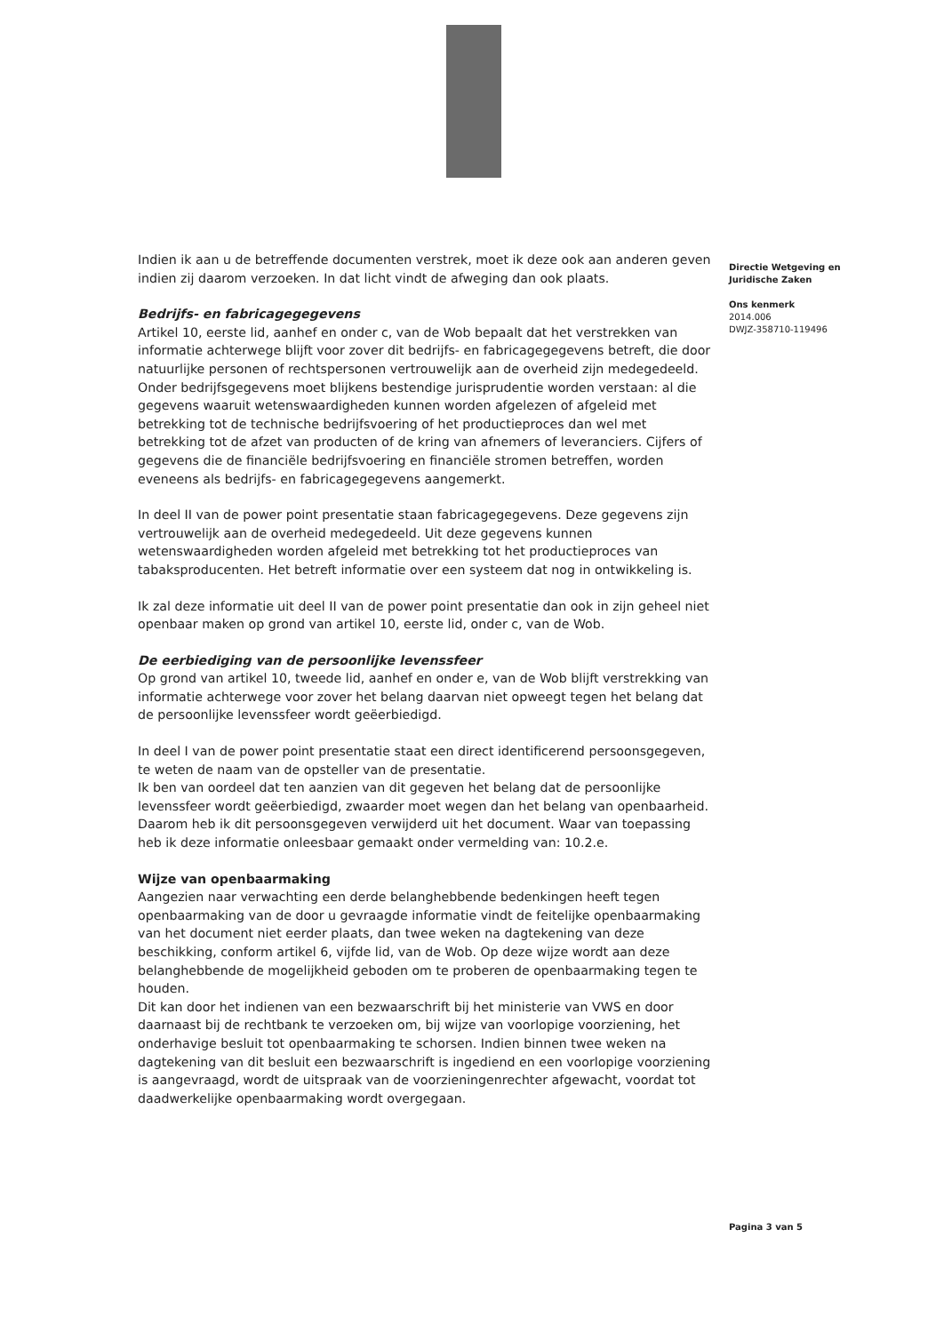Indien ik aan u de betreffende documenten verstrek, moet ik deze ook aan anderen geven indien zij daarom verzoeken. In dat licht vindt de afweging dan ook plaats.
Bedrijfs- en fabricagegegevens
Artikel 10, eerste lid, aanhef en onder c, van de Wob bepaalt dat het verstrekken van informatie achterwege blijft voor zover dit bedrijfs- en fabricagegegevens betreft, die door natuurlijke personen of rechtspersonen vertrouwelijk aan de overheid zijn medegedeeld. Onder bedrijfsgegevens moet blijkens bestendige jurisprudentie worden verstaan: al die gegevens waaruit wetenswaardigheden kunnen worden afgelezen of afgeleid met betrekking tot de technische bedrijfsvoering of het productieproces dan wel met betrekking tot de afzet van producten of de kring van afnemers of leveranciers. Cijfers of gegevens die de financiële bedrijfsvoering en financiële stromen betreffen, worden eveneens als bedrijfs- en fabricagegegevens aangemerkt.
In deel II van de power point presentatie staan fabricagegegevens. Deze gegevens zijn vertrouwelijk aan de overheid medegedeeld. Uit deze gegevens kunnen wetenswaardigheden worden afgeleid met betrekking tot het productieproces van tabaksproducenten. Het betreft informatie over een systeem dat nog in ontwikkeling is.
Ik zal deze informatie uit deel II van de power point presentatie dan ook in zijn geheel niet openbaar maken op grond van artikel 10, eerste lid, onder c, van de Wob.
De eerbiediging van de persoonlijke levenssfeer
Op grond van artikel 10, tweede lid, aanhef en onder e, van de Wob blijft verstrekking van informatie achterwege voor zover het belang daarvan niet opweegt tegen het belang dat de persoonlijke levenssfeer wordt geëerbiedigd.
In deel I van de power point presentatie staat een direct identificerend persoonsgegeven, te weten de naam van de opsteller van de presentatie.
Ik ben van oordeel dat ten aanzien van dit gegeven het belang dat de persoonlijke levenssfeer wordt geëerbiedigd, zwaarder moet wegen dan het belang van openbaarheid. Daarom heb ik dit persoonsgegeven verwijderd uit het document. Waar van toepassing heb ik deze informatie onleesbaar gemaakt onder vermelding van: 10.2.e.
Wijze van openbaarmaking
Aangezien naar verwachting een derde belanghebbende bedenkingen heeft tegen openbaarmaking van de door u gevraagde informatie vindt de feitelijke openbaarmaking van het document niet eerder plaats, dan twee weken na dagtekening van deze beschikking, conform artikel 6, vijfde lid, van de Wob. Op deze wijze wordt aan deze belanghebbende de mogelijkheid geboden om te proberen de openbaarmaking tegen te houden.
Dit kan door het indienen van een bezwaarschrift bij het ministerie van VWS en door daarnaast bij de rechtbank te verzoeken om, bij wijze van voorlopige voorziening, het onderhavige besluit tot openbaarmaking te schorsen. Indien binnen twee weken na dagtekening van dit besluit een bezwaarschrift is ingediend en een voorlopige voorziening is aangevraagd, wordt de uitspraak van de voorzieningenrechter afgewacht, voordat tot daadwerkelijke openbaarmaking wordt overgegaan.
Directie Wetgeving en Juridische Zaken
Ons kenmerk
2014.006
DWJZ-358710-119496
Pagina 3 van 5